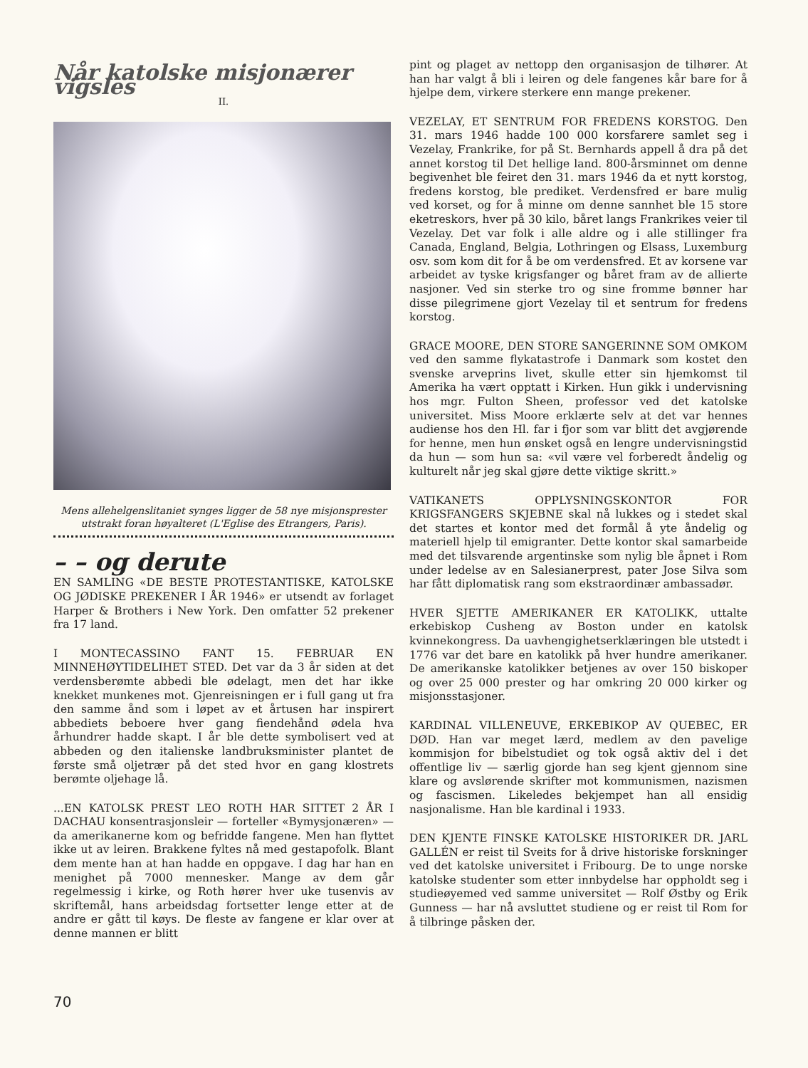Når katolske misjonærer vigsles
II.
Mens allehelgenslitaniet synges ligger de 58 nye misjonsprester utstrakt foran høyalteret (L'Eglise des Etrangers, Paris).
– – og derute
EN SAMLING «DE BESTE PROTESTANTISKE, KATOLSKE OG JØDISKE PREKENER I ÅR 1946» er utsendt av forlaget Harper & Brothers i New York. Den omfatter 52 prekener fra 17 land.
I MONTECASSINO FANT 15. FEBRUAR EN MINNEHØYTIDELIHET STED. Det var da 3 år siden at det verdensberømte abbedi ble ødelagt, men det har ikke knekket munkenes mot. Gjenreisningen er i full gang ut fra den samme ånd som i løpet av et årtusen har inspirert abbediets beboere hver gang fiendehånd ødela hva århundrer hadde skapt. I år ble dette symbolisert ved at abbeden og den italienske landbruksminister plantet de første små oljetrær på det sted hvor en gang klostrets berømte oljehage lå.
...EN KATOLSK PREST LEO ROTH HAR SITTET 2 ÅR I DACHAU konsentrasjonsleir — forteller «Bymysjonæren» — da amerikanerne kom og befridde fangene. Men han flyttet ikke ut av leiren. Brakkene fyltes nå med gestapofolk. Blant dem mente han at han hadde en oppgave. I dag har han en menighet på 7000 mennesker. Mange av dem går regelmessig i kirke, og Roth hører hver uke tusenvis av skriftemål, hans arbeidsdag fortsetter lenge etter at de andre er gått til køys. De fleste av fangene er klar over at denne mannen er blitt
pint og plaget av nettopp den organisasjon de tilhører. At han har valgt å bli i leiren og dele fangenes kår bare for å hjelpe dem, virkere sterkere enn mange prekener.
VEZELAY, ET SENTRUM FOR FREDENS KORSTOG. Den 31. mars 1946 hadde 100 000 korsfarere samlet seg i Vezelay, Frankrike, for på St. Bernhards appell å dra på det annet korstog til Det hellige land. 800-årsminnet om denne begivenhet ble feiret den 31. mars 1946 da et nytt korstog, fredens korstog, ble prediket. Verdensfred er bare mulig ved korset, og for å minne om denne sannhet ble 15 store eketreskors, hver på 30 kilo, båret langs Frankrikes veier til Vezelay. Det var folk i alle aldre og i alle stillinger fra Canada, England, Belgia, Lothringen og Elsass, Luxemburg osv. som kom dit for å be om verdensfred. Et av korsene var arbeidet av tyske krigsfanger og båret fram av de allierte nasjoner. Ved sin sterke tro og sine fromme bønner har disse pilegrimene gjort Vezelay til et sentrum for fredens korstog.
GRACE MOORE, DEN STORE SANGERINNE SOM OMKOM ved den samme flykatastrofe i Danmark som kostet den svenske arveprins livet, skulle etter sin hjemkomst til Amerika ha vært opptatt i Kirken. Hun gikk i undervisning hos mgr. Fulton Sheen, professor ved det katolske universitet. Miss Moore erklærte selv at det var hennes audiense hos den Hl. far i fjor som var blitt det avgjørende for henne, men hun ønsket også en lengre undervisningstid da hun — som hun sa: «vil være vel forberedt åndelig og kulturelt når jeg skal gjøre dette viktige skritt.»
VATIKANETS OPPLYSNINGSKONTOR FOR KRIGSFANGERS SKJEBNE skal nå lukkes og i stedet skal det startes et kontor med det formål å yte åndelig og materiell hjelp til emigranter. Dette kontor skal samarbeide med det tilsvarende argentinske som nylig ble åpnet i Rom under ledelse av en Salesianerprest, pater Jose Silva som har fått diplomatisk rang som ekstraordinær ambassadør.
HVER SJETTE AMERIKANER ER KATOLIKK, uttalte erkebiskop Cusheng av Boston under en katolsk kvinnekongress. Da uavhengighetserklæringen ble utstedt i 1776 var det bare en katolikk på hver hundre amerikaner. De amerikanske katolikker betjenes av over 150 biskoper og over 25 000 prester og har omkring 20 000 kirker og misjonsstasjoner.
KARDINAL VILLENEUVE, ERKEBIKOP AV QUEBEC, ER DØD. Han var meget lærd, medlem av den pavelige kommisjon for bibelstudiet og tok også aktiv del i det offentlige liv — særlig gjorde han seg kjent gjennom sine klare og avslørende skrifter mot kommunismen, nazismen og fascismen. Likeledes bekjempet han all ensidig nasjonalisme. Han ble kardinal i 1933.
DEN KJENTE FINSKE KATOLSKE HISTORIKER DR. JARL GALLÉN er reist til Sveits for å drive historiske forskninger ved det katolske universitet i Fribourg. De to unge norske katolske studenter som etter innbydelse har oppholdt seg i studieøyemed ved samme universitet — Rolf Østby og Erik Gunness — har nå avsluttet studiene og er reist til Rom for å tilbringe påsken der.
70